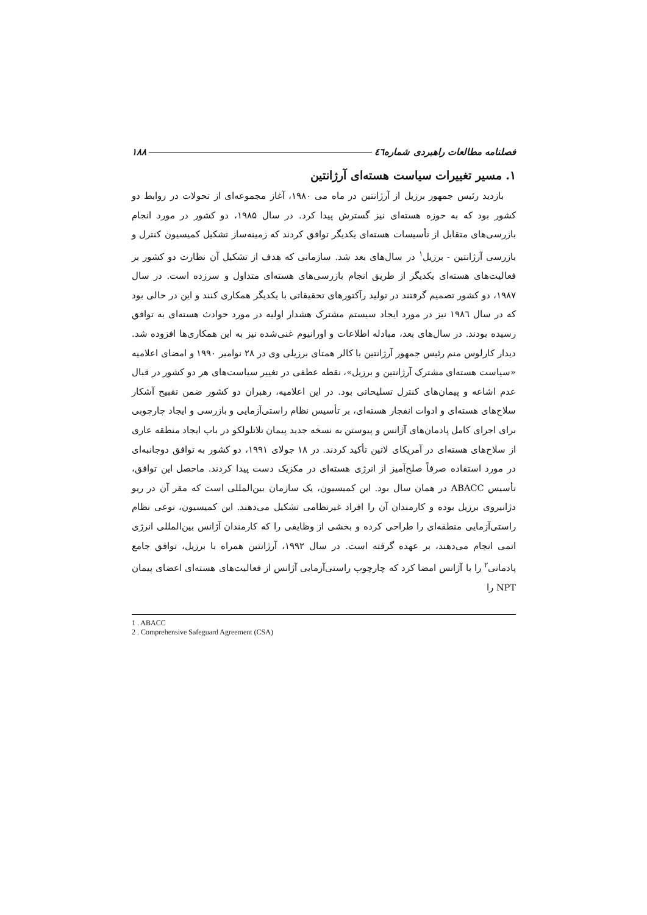فصلنامه مطالعات راهبردی شماره٤٦ ۱۸۸
۱. مسیر تغییرات سیاست هسته‌ای آرژانتین
بازدید رئیس جمهور برزیل از آرژانتین در ماه می ۱۹۸۰، آغاز مجموعه‌ای از تحولات در روابط دو کشور بود که به حوزه هسته‌ای نیز گسترش پیدا کرد. در سال ۱۹۸۵، دو کشور در مورد انجام بازرسی‌های متقابل از تأسیسات هسته‌ای یکدیگر توافق کردند که زمینه‌ساز تشکیل کمیسیون کنترل و بازرسی آرژانتین - برزیل<sup>۱</sup> در سال‌های بعد شد. سازمانی که هدف از تشکیل آن نظارت دو کشور بر فعالیت‌های هسته‌ای یکدیگر از طریق انجام بازرسی‌های هسته‌ای متداول و سرزده است. در سال ۱۹۸۷، دو کشور تصمیم گرفتند در تولید رآکتورهای تحقیقاتی با یکدیگر همکاری کنند و این در حالی بود که در سال ۱۹۸٦ نیز در مورد ایجاد سیستم مشترک هشدار اولیه در مورد حوادث هسته‌ای به توافق رسیده بودند. در سال‌های بعد، مبادله اطلاعات و اورانیوم غنی‌شده نیز به این همکاری‌ها افزوده شد. دیدار کارلوس منم رئیس جمهور آرژانتین با کالر همتای برزیلی وی در ۲۸ نوامبر ۱۹۹۰ و امضای اعلامیه «سیاست هسته‌ای مشترک آرژانتین و برزیل»، نقطه عطفی در تغییر سیاست‌های هر دو کشور در قبال عدم اشاعه و پیمان‌های کنترل تسلیحاتی بود. در این اعلامیه، رهبران دو کشور ضمن تقبیح آشکار سلاح‌های هسته‌ای و ادوات انفجار هسته‌ای، بر تأسیس نظام راستی‌آزمایی و بازرسی و ایجاد چارچوبی برای اجرای کامل پادمان‌های آژانس و پیوستن به نسخه جدید پیمان تلاتلولکو در باب ایجاد منطقه عاری از سلاح‌های هسته‌ای در آمریکای لاتین تأکید کردند. در ۱۸ جولای ۱۹۹۱، دو کشور به توافق دوجانبه‌ای در مورد استفاده صرفاً صلح‌آمیز از انرژی هسته‌ای در مکزیک دست پیدا کردند. ماحصل این توافق، تأسیس ABACC در همان سال بود. این کمیسیون، یک سازمان بین‌المللی است که مقر آن در ریو دژانیروی برزیل بوده و کارمندان آن را افراد غیرنظامی تشکیل می‌دهند. این کمیسیون، نوعی نظام راستی‌آزمایی منطقه‌ای را طراحی کرده و بخشی از وظایفی را که کارمندان آژانس بین‌المللی انرژی اتمی انجام می‌دهند، بر عهده گرفته است. در سال ۱۹۹۲، آرژانتین همراه با برزیل، توافق جامع پادمانی<sup>۲</sup> را با آژانس امضا کرد که چارچوب راستی‌آزمایی آژانس از فعالیت‌های هسته‌ای اعضای پیمان NPT را
1 . ABACC
2 . Comprehensive Safeguard Agreement (CSA)